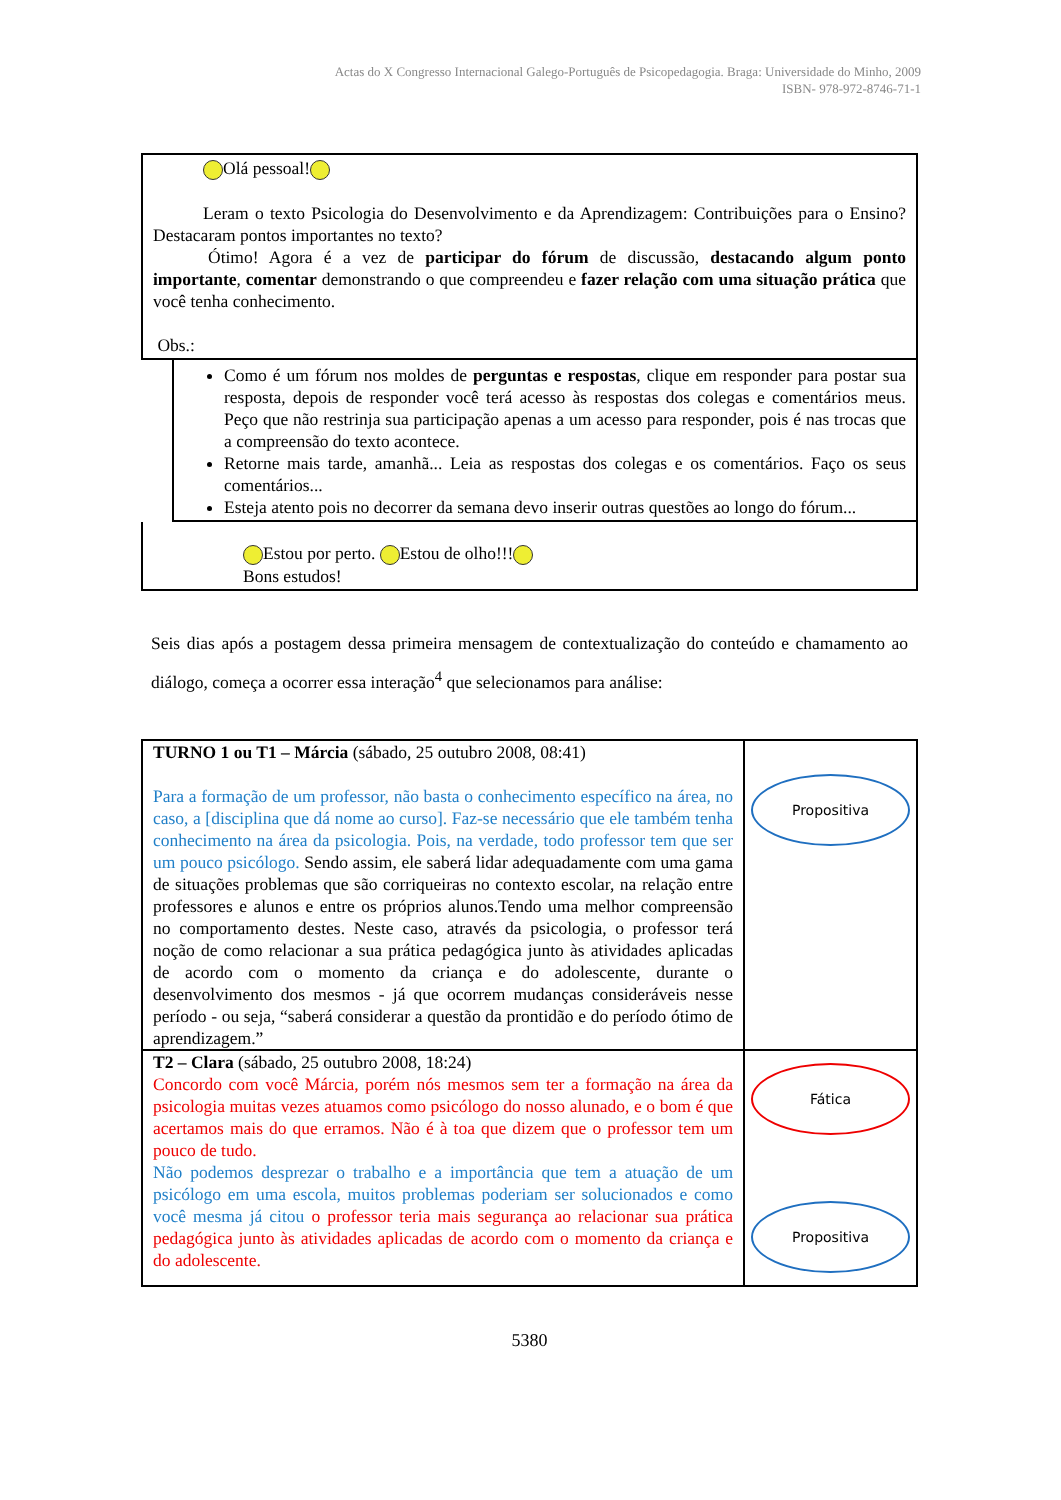Actas do X Congresso Internacional Galego-Português de Psicopedagogia. Braga: Universidade do Minho, 2009
ISBN- 978-972-8746-71-1
Olá pessoal!
Leram o texto Psicologia do Desenvolvimento e da Aprendizagem: Contribuições para o Ensino? Destacaram pontos importantes no texto?
Ótimo! Agora é a vez de participar do fórum de discussão, destacando algum ponto importante, comentar demonstrando o que compreendeu e fazer relação com uma situação prática que você tenha conhecimento.
Obs.:
Como é um fórum nos moldes de perguntas e respostas, clique em responder para postar sua resposta, depois de responder você terá acesso às respostas dos colegas e comentários meus. Peço que não restrinja sua participação apenas a um acesso para responder, pois é nas trocas que a compreensão do texto acontece.
Retorne mais tarde, amanhã... Leia as respostas dos colegas e os comentários. Faço os seus comentários...
Esteja atento pois no decorrer da semana devo inserir outras questões ao longo do fórum...
Estou por perto. Estou de olho!!!
Bons estudos!
Seis dias após a postagem dessa primeira mensagem de contextualização do conteúdo e chamamento ao diálogo, começa a ocorrer essa interação<sup>4</sup> que selecionamos para análise:
| TURNO 1 ou T1 – Márcia (sábado, 25 outubro 2008, 08:41) Para a formação de um professor, não basta o conhecimento específico na área, no caso, a [disciplina que dá nome ao curso]. Faz-se necessário que ele também tenha conhecimento na área da psicologia. Pois, na verdade, todo professor tem que ser um pouco psicólogo. Sendo assim, ele saberá lidar adequadamente com uma gama de situações problemas que são corriqueiras no contexto escolar, na relação entre professores e alunos e entre os próprios alunos.Tendo uma melhor compreensão no comportamento destes. Neste caso, através da psicologia, o professor terá noção de como relacionar a sua prática pedagógica junto às atividades aplicadas de acordo com o momento da criança e do adolescente, durante o desenvolvimento dos mesmos - já que ocorrem mudanças consideráveis nesse período - ou seja, “saberá considerar a questão da prontidão e do período ótimo de aprendizagem.” | Propositiva |
| T2 – Clara (sábado, 25 outubro 2008, 18:24) Concordo com você Márcia, porém nós mesmos sem ter a formação na área da psicologia muitas vezes atuamos como psicólogo do nosso alunado, e o bom é que acertamos mais do que erramos. Não é à toa que dizem que o professor tem um pouco de tudo. Não podemos desprezar o trabalho e a importância que tem a atuação de um psicólogo em uma escola, muitos problemas poderiam ser solucionados e como você mesma já citou o professor teria mais segurança ao relacionar sua prática pedagógica junto às atividades aplicadas de acordo com o momento da criança e do adolescente. | Fática Propositiva |
5380